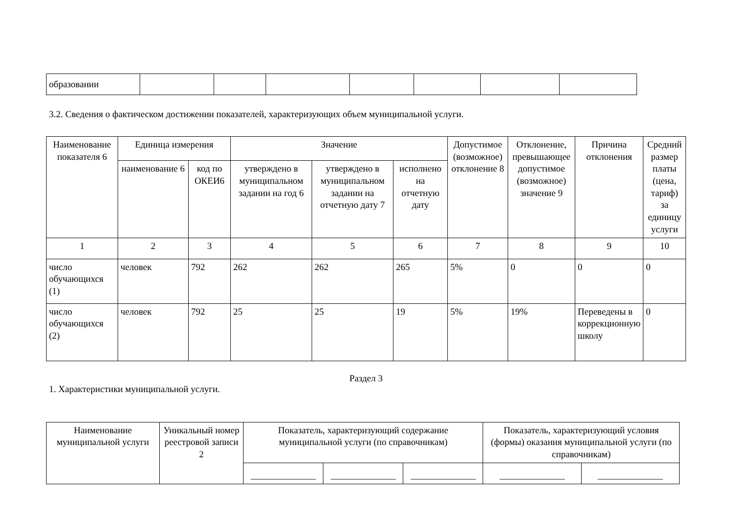| образовании | | | | | | | |
3.2. Сведения о фактическом достижении показателей, характеризующих объем муниципальной услуги.
| Наименование показателя 6 | Единица измерения | | Значение | | | Допустимое (возможное) отклонение 8 | Отклонение, превышающее допустимое (возможное) значение 9 | Причина отклонения | Средний размер платы (цена, тариф) за единицу услуги |
| --- | --- | --- | --- | --- | --- | --- | --- | --- | --- |
| | наименование 6 | код по ОКЕИ6 | утверждено в муниципальном задании на год 6 | утверждено в муниципальном задании на отчетную дату 7 | исполнено на отчетную дату | | | | |
| 1 | 2 | 3 | 4 | 5 | 6 | 7 | 8 | 9 | 10 |
| число обучающихся (1) | человек | 792 | 262 | 262 | 265 | 5% | 0 | 0 | 0 |
| число обучающихся (2) | человек | 792 | 25 | 25 | 19 | 5% | 19% | Переведены в коррекционную школу | 0 |
Раздел 3
1. Характеристики муниципальной услуги.
| Наименование муниципальной услуги | Уникальный номер реестровой записи 2 | Показатель, характеризующий содержание муниципальной услуги (по справочникам) | | | Показатель, характеризующий условия (формы) оказания муниципальной услуги (по справочникам) | |
| --- | --- | --- | --- | --- | --- | --- |
| | | ______________ | ______________ | ______________ | ______________ | ______________ |